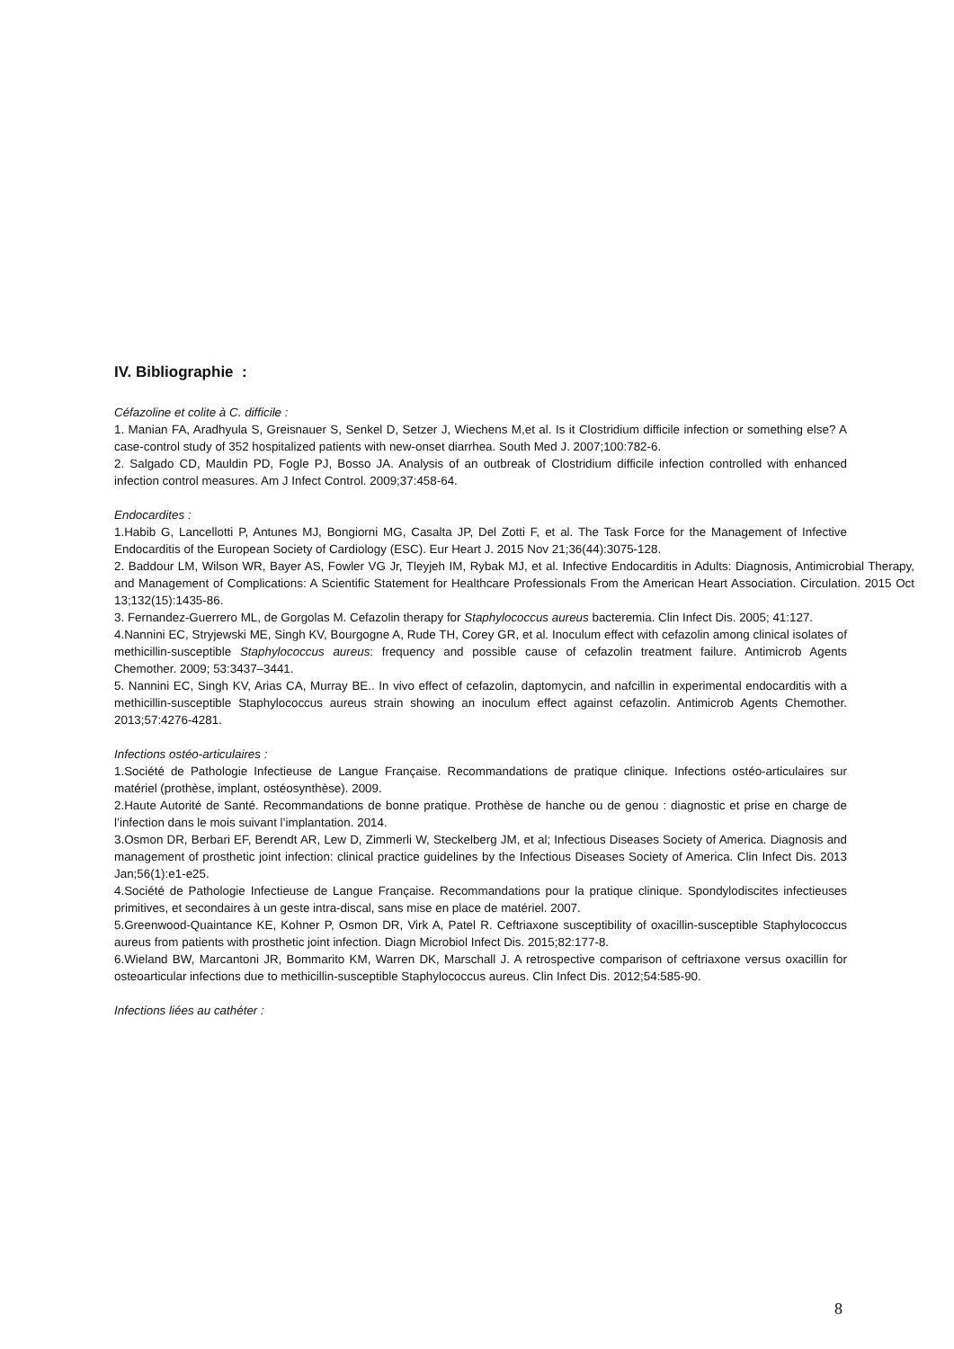IV. Bibliographie :
Céfazoline et colite à C. difficile :
1. Manian FA, Aradhyula S, Greisnauer S, Senkel D, Setzer J, Wiechens M,et al. Is it Clostridium difficile infection or something else? A case-control study of 352 hospitalized patients with new-onset diarrhea. South Med J. 2007;100:782-6.
2. Salgado CD, Mauldin PD, Fogle PJ, Bosso JA. Analysis of an outbreak of Clostridium difficile infection controlled with enhanced infection control measures. Am J Infect Control. 2009;37:458-64.
Endocardites :
1.Habib G, Lancellotti P, Antunes MJ, Bongiorni MG, Casalta JP, Del Zotti F, et al. The Task Force for the Management of Infective Endocarditis of the European Society of Cardiology (ESC). Eur Heart J. 2015 Nov 21;36(44):3075-128.
2. Baddour LM, Wilson WR, Bayer AS, Fowler VG Jr, Tleyjeh IM, Rybak MJ, et al. Infective Endocarditis in Adults: Diagnosis, Antimicrobial Therapy, and Management of Complications: A Scientific Statement for Healthcare Professionals From the American Heart Association. Circulation. 2015 Oct 13;132(15):1435-86.
3. Fernandez-Guerrero ML, de Gorgolas M. Cefazolin therapy for Staphylococcus aureus bacteremia. Clin Infect Dis. 2005; 41:127.
4.Nannini EC, Stryjewski ME, Singh KV, Bourgogne A, Rude TH, Corey GR, et al. Inoculum effect with cefazolin among clinical isolates of methicillin-susceptible Staphylococcus aureus: frequency and possible cause of cefazolin treatment failure. Antimicrob Agents Chemother. 2009; 53:3437–3441.
5. Nannini EC, Singh KV, Arias CA, Murray BE.. In vivo effect of cefazolin, daptomycin, and nafcillin in experimental endocarditis with a methicillin-susceptible Staphylococcus aureus strain showing an inoculum effect against cefazolin. Antimicrob Agents Chemother. 2013;57:4276-4281.
Infections ostéo-articulaires :
1.Société de Pathologie Infectieuse de Langue Française. Recommandations de pratique clinique. Infections ostéo-articulaires sur matériel (prothèse, implant, ostéosynthèse). 2009.
2.Haute Autorité de Santé. Recommandations de bonne pratique. Prothèse de hanche ou de genou : diagnostic et prise en charge de l’infection dans le mois suivant l’implantation. 2014.
3.Osmon DR, Berbari EF, Berendt AR, Lew D, Zimmerli W, Steckelberg JM, et al; Infectious Diseases Society of America. Diagnosis and management of prosthetic joint infection: clinical practice guidelines by the Infectious Diseases Society of America. Clin Infect Dis. 2013 Jan;56(1):e1-e25.
4.Société de Pathologie Infectieuse de Langue Française. Recommandations pour la pratique clinique. Spondylodiscites infectieuses primitives, et secondaires à un geste intra-discal, sans mise en place de matériel. 2007.
5.Greenwood-Quaintance KE, Kohner P, Osmon DR, Virk A, Patel R. Ceftriaxone susceptibility of oxacillin-susceptible Staphylococcus aureus from patients with prosthetic joint infection. Diagn Microbiol Infect Dis. 2015;82:177-8.
6.Wieland BW, Marcantoni JR, Bommarito KM, Warren DK, Marschall J. A retrospective comparison of ceftriaxone versus oxacillin for osteoarticular infections due to methicillin-susceptible Staphylococcus aureus. Clin Infect Dis. 2012;54:585-90.
Infections liées au cathéter :
8